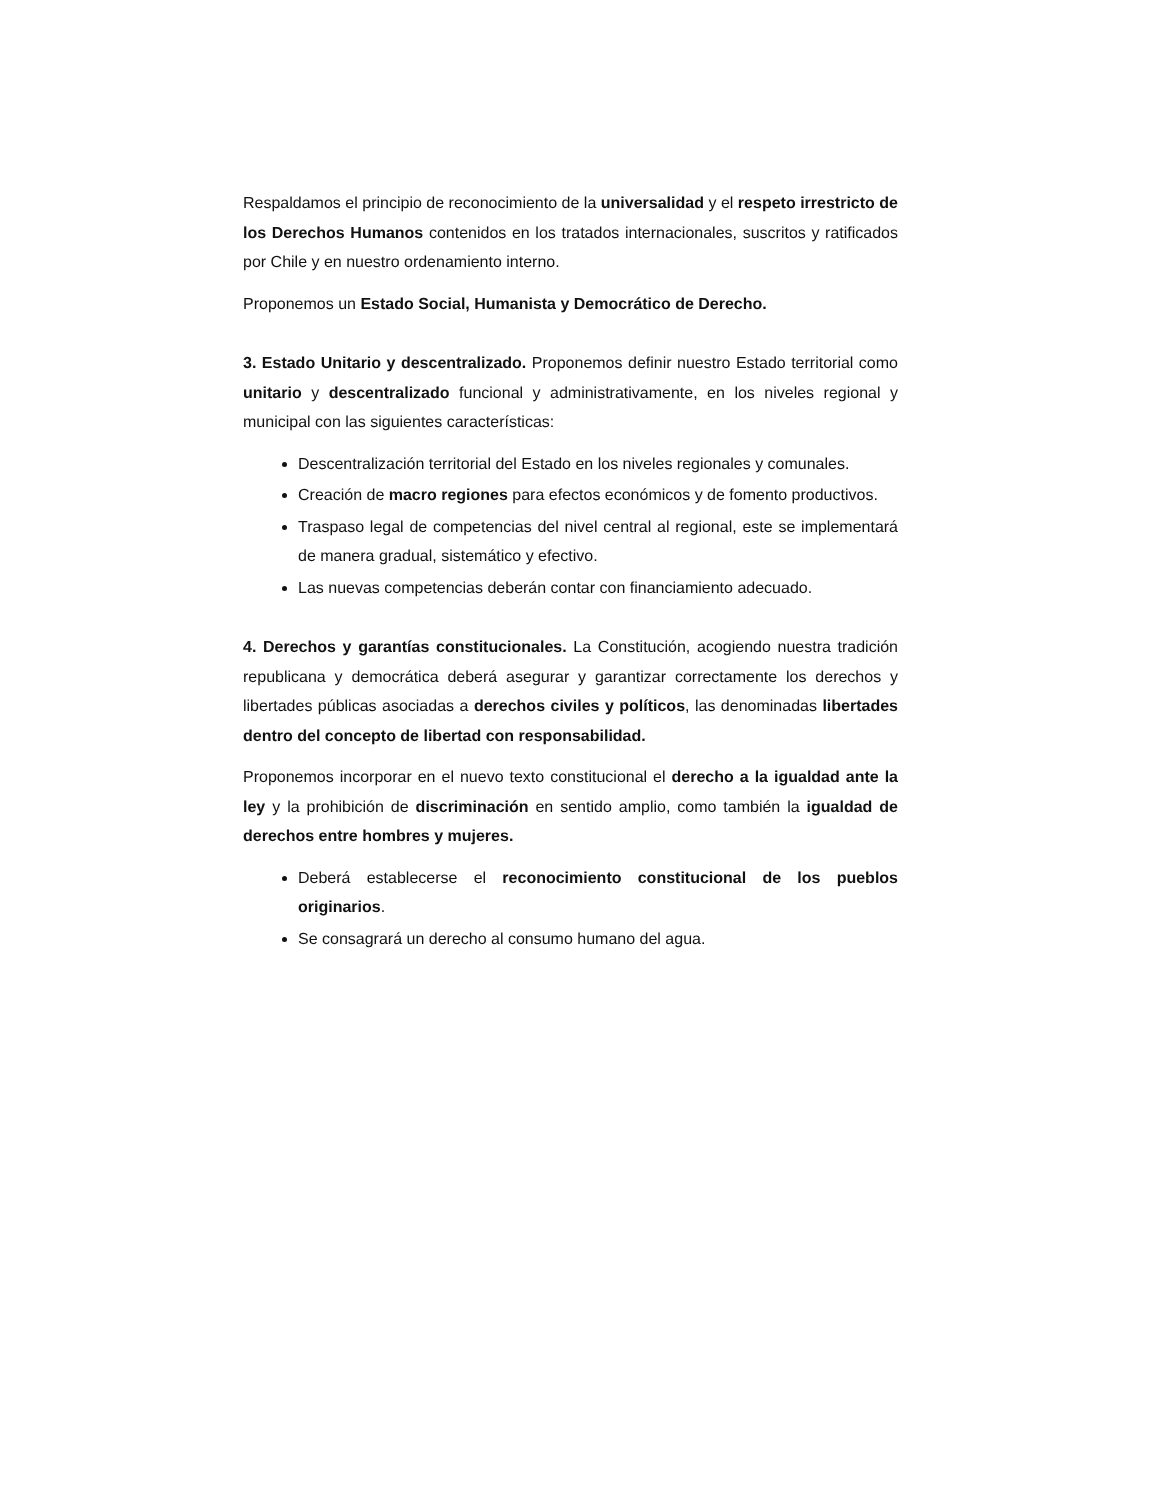Respaldamos el principio de reconocimiento de la universalidad y el respeto irrestricto de los Derechos Humanos contenidos en los tratados internacionales, suscritos y ratificados por Chile y en nuestro ordenamiento interno.
Proponemos un Estado Social, Humanista y Democrático de Derecho.
3. Estado Unitario y descentralizado. Proponemos definir nuestro Estado territorial como unitario y descentralizado funcional y administrativamente, en los niveles regional y municipal con las siguientes características:
Descentralización territorial del Estado en los niveles regionales y comunales.
Creación de macro regiones para efectos económicos y de fomento productivos.
Traspaso legal de competencias del nivel central al regional, este se implementará de manera gradual, sistemático y efectivo.
Las nuevas competencias deberán contar con financiamiento adecuado.
4. Derechos y garantías constitucionales. La Constitución, acogiendo nuestra tradición republicana y democrática deberá asegurar y garantizar correctamente los derechos y libertades públicas asociadas a derechos civiles y políticos, las denominadas libertades dentro del concepto de libertad con responsabilidad.
Proponemos incorporar en el nuevo texto constitucional el derecho a la igualdad ante la ley y la prohibición de discriminación en sentido amplio, como también la igualdad de derechos entre hombres y mujeres.
Deberá establecerse el reconocimiento constitucional de los pueblos originarios.
Se consagrará un derecho al consumo humano del agua.